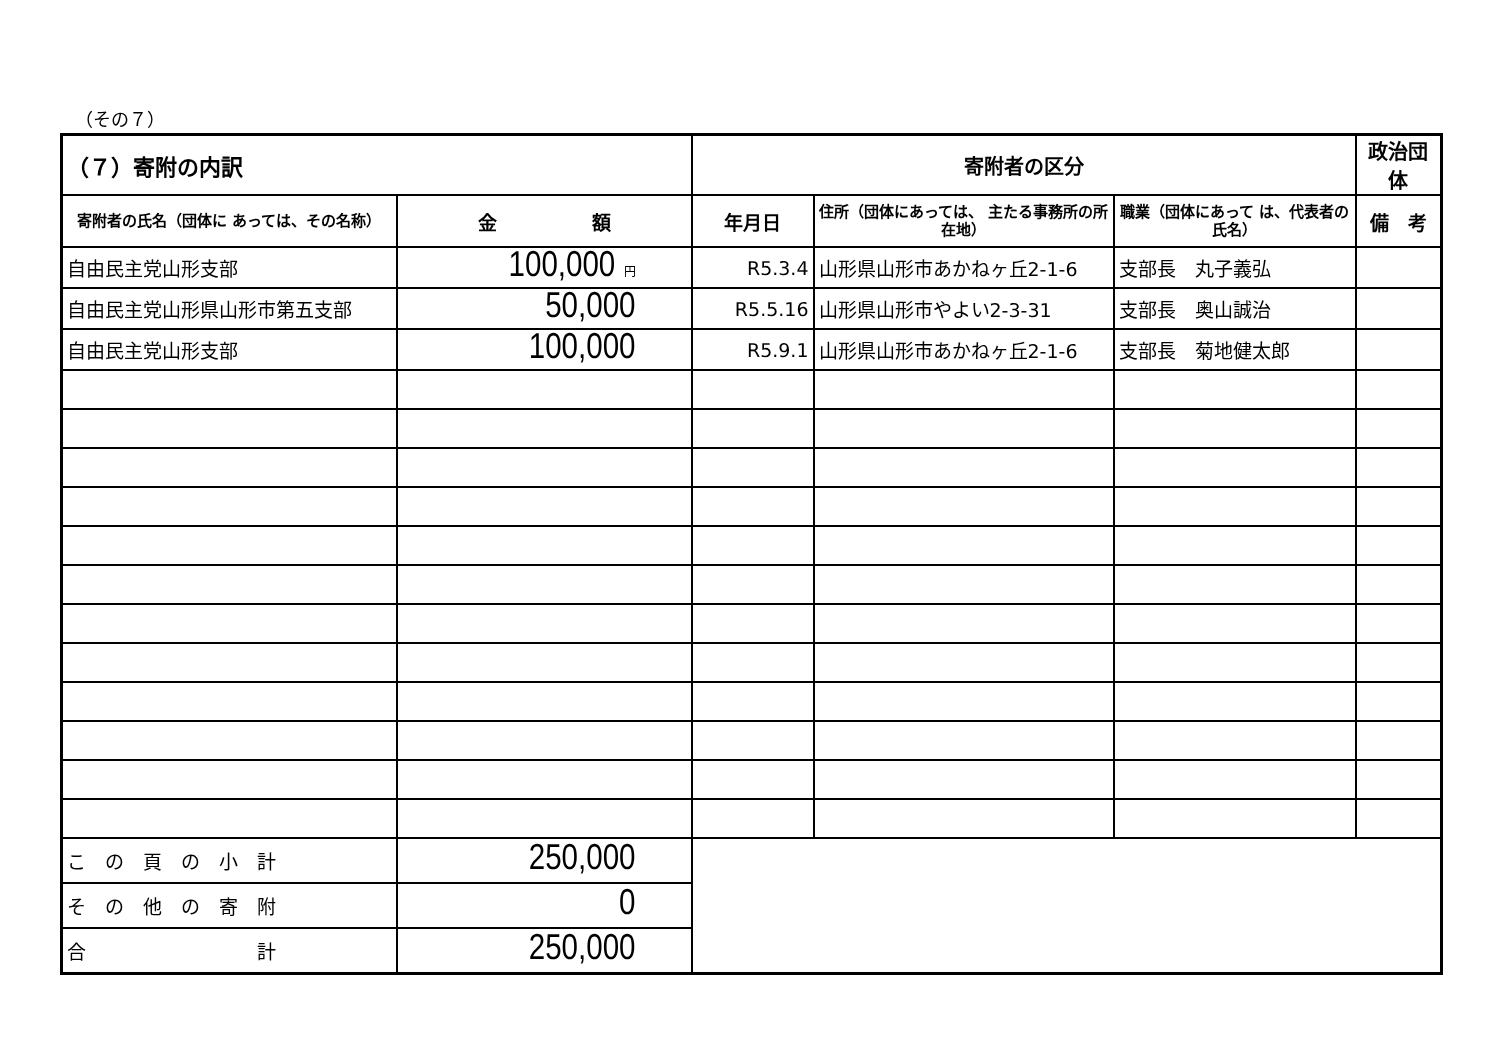（その７）
| （７）寄附の内訳 | | 寄附者の区分 | | | 政治団体 |
| --- | --- | --- | --- | --- | --- |
| 寄附者の氏名（団体に あっては、その名称） | 金 額 | 年月日 | 住所（団体にあっては、 主たる事務所の所在地） | 職業（団体にあって は、代表者の氏名） | 備 考 |
| 自由民主党山形支部 | 100,000 円 | R5.3.4 | 山形県山形市あかねヶ丘2-1-6 | 支部長 丸子義弘 | |
| 自由民主党山形県山形市第五支部 | 50,000 | R5.5.16 | 山形県山形市やよい2-3-31 | 支部長 奥山誠治 | |
| 自由民主党山形支部 | 100,000 | R5.9.1 | 山形県山形市あかねヶ丘2-1-6 | 支部長 菊地健太郎 | |
| こ の 頁 の 小 計 | 250,000 | | | | |
| そ の 他 の 寄 附 | 0 | | | | |
| 合 計 | 250,000 | | | | |